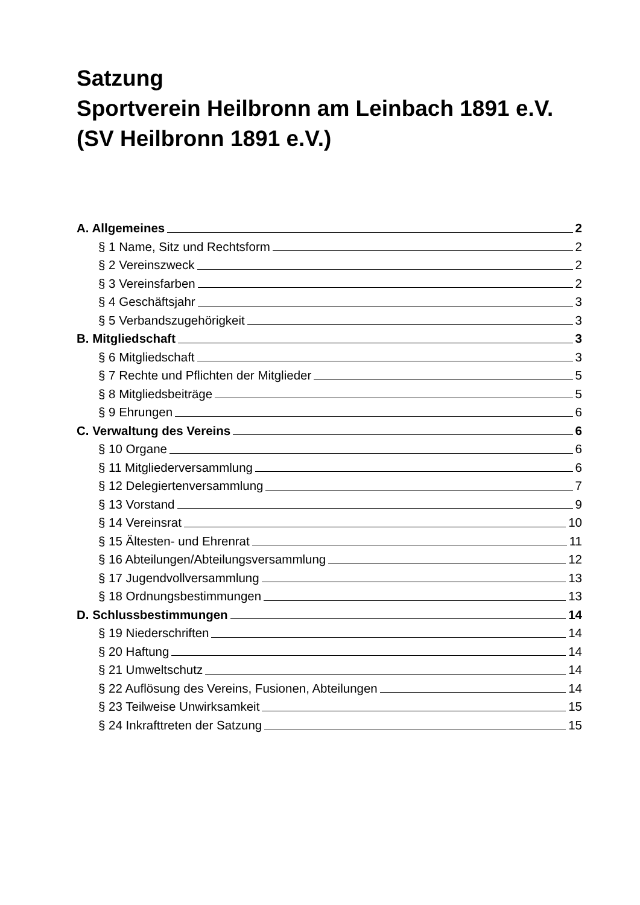Satzung
Sportverein Heilbronn am Leinbach 1891 e.V.
(SV Heilbronn 1891 e.V.)
A. Allgemeines 2
§ 1 Name, Sitz und Rechtsform 2
§ 2 Vereinszweck 2
§ 3 Vereinsfarben 2
§ 4 Geschäftsjahr 3
§ 5 Verbandszugehörigkeit 3
B. Mitgliedschaft 3
§ 6 Mitgliedschaft 3
§ 7 Rechte und Pflichten der Mitglieder 5
§ 8 Mitgliedsbeiträge 5
§ 9 Ehrungen 6
C. Verwaltung des Vereins 6
§ 10 Organe 6
§ 11 Mitgliederversammlung 6
§ 12 Delegiertenversammlung 7
§ 13 Vorstand 9
§ 14 Vereinsrat 10
§ 15 Ältesten- und Ehrenrat 11
§ 16 Abteilungen/Abteilungsversammlung 12
§ 17 Jugendvollversammlung 13
§ 18 Ordnungsbestimmungen 13
D. Schlussbestimmungen 14
§ 19 Niederschriften 14
§ 20 Haftung 14
§ 21 Umweltschutz 14
§ 22 Auflösung des Vereins, Fusionen, Abteilungen 14
§ 23 Teilweise Unwirksamkeit 15
§ 24 Inkrafttreten der Satzung 15